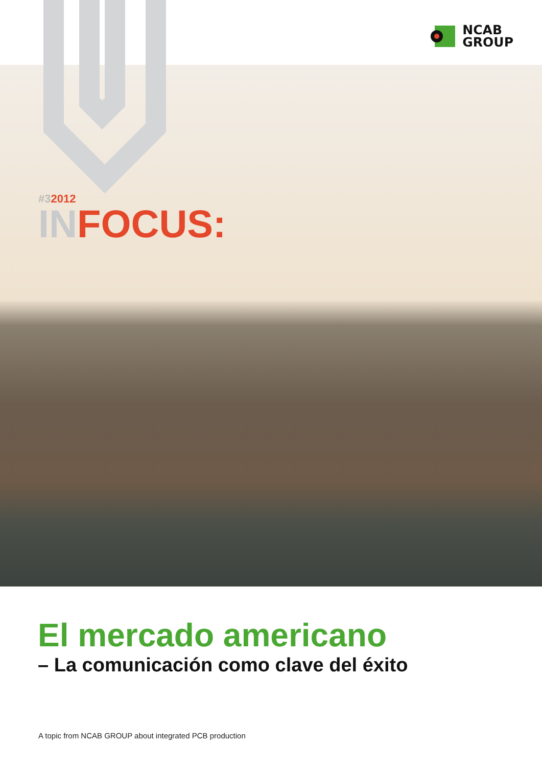NCAB
GROUP
#32012
INFOCUS:
El mercado americano
– La comunicación como clave del éxito
A topic from NCAB GROUP about integrated PCB production